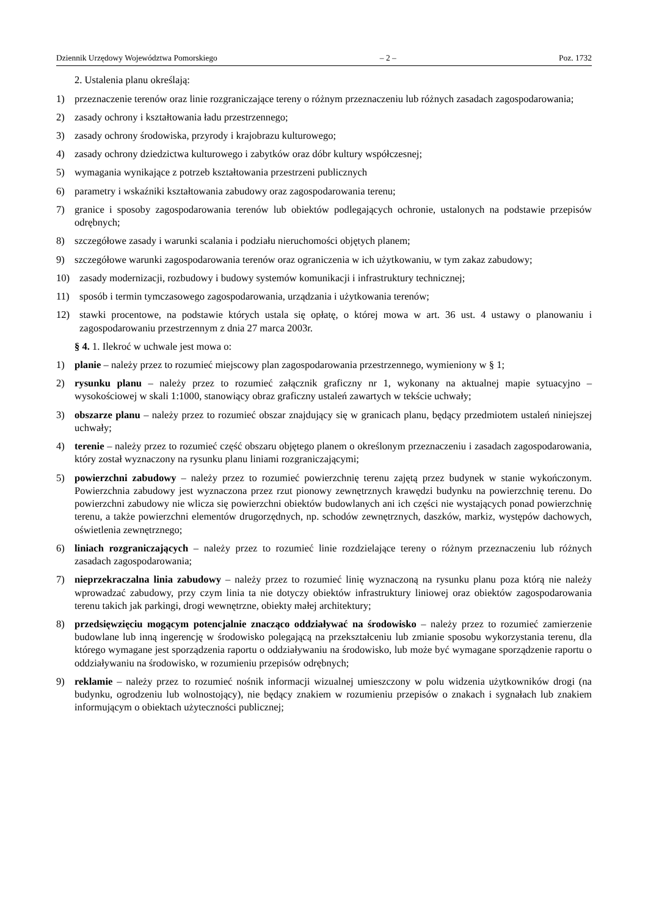Dziennik Urzędowy Województwa Pomorskiego – 2 – Poz. 1732
2. Ustalenia planu określają:
1) przeznaczenie terenów oraz linie rozgraniczające tereny o różnym przeznaczeniu lub różnych zasadach zagospodarowania;
2) zasady ochrony i kształtowania ładu przestrzennego;
3) zasady ochrony środowiska, przyrody i krajobrazu kulturowego;
4) zasady ochrony dziedzictwa kulturowego i zabytków oraz dóbr kultury współczesnej;
5) wymagania wynikające z potrzeb kształtowania przestrzeni publicznych
6) parametry i wskaźniki kształtowania zabudowy oraz zagospodarowania terenu;
7) granice i sposoby zagospodarowania terenów lub obiektów podlegających ochronie, ustalonych na podstawie przepisów odrębnych;
8) szczegółowe zasady i warunki scalania i podziału nieruchomości objętych planem;
9) szczegółowe warunki zagospodarowania terenów oraz ograniczenia w ich użytkowaniu, w tym zakaz zabudowy;
10) zasady modernizacji, rozbudowy i budowy systemów komunikacji i infrastruktury technicznej;
11) sposób i termin tymczasowego zagospodarowania, urządzania i użytkowania terenów;
12) stawki procentowe, na podstawie których ustala się opłatę, o której mowa w art. 36 ust. 4 ustawy o planowaniu i zagospodarowaniu przestrzennym z dnia 27 marca 2003r.
§ 4. 1. Ilekroć w uchwale jest mowa o:
1) planie – należy przez to rozumieć miejscowy plan zagospodarowania przestrzennego, wymieniony w § 1;
2) rysunku planu – należy przez to rozumieć załącznik graficzny nr 1, wykonany na aktualnej mapie sytuacyjno – wysokościowej w skali 1:1000, stanowiący obraz graficzny ustaleń zawartych w tekście uchwały;
3) obszarze planu – należy przez to rozumieć obszar znajdujący się w granicach planu, będący przedmiotem ustaleń niniejszej uchwały;
4) terenie – należy przez to rozumieć część obszaru objętego planem o określonym przeznaczeniu i zasadach zagospodarowania, który został wyznaczony na rysunku planu liniami rozgraniczającymi;
5) powierzchni zabudowy – należy przez to rozumieć powierzchnię terenu zajętą przez budynek w stanie wykończonym. Powierzchnia zabudowy jest wyznaczona przez rzut pionowy zewnętrznych krawędzi budynku na powierzchnię terenu. Do powierzchni zabudowy nie wlicza się powierzchni obiektów budowlanych ani ich części nie wystających ponad powierzchnię terenu, a także powierzchni elementów drugorzędnych, np. schodów zewnętrznych, daszków, markiz, występów dachowych, oświetlenia zewnętrznego;
6) liniach rozgraniczających – należy przez to rozumieć linie rozdzielające tereny o różnym przeznaczeniu lub różnych zasadach zagospodarowania;
7) nieprzekraczalna linia zabudowy – należy przez to rozumieć linię wyznaczoną na rysunku planu poza którą nie należy wprowadzać zabudowy, przy czym linia ta nie dotyczy obiektów infrastruktury liniowej oraz obiektów zagospodarowania terenu takich jak parkingi, drogi wewnętrzne, obiekty małej architektury;
8) przedsięwzięciu mogącym potencjalnie znacząco oddziaływać na środowisko – należy przez to rozumieć zamierzenie budowlane lub inną ingerencję w środowisko polegającą na przekształceniu lub zmianie sposobu wykorzystania terenu, dla którego wymagane jest sporządzenia raportu o oddziaływaniu na środowisko, lub może być wymagane sporządzenie raportu o oddziaływaniu na środowisko, w rozumieniu przepisów odrębnych;
9) reklamie – należy przez to rozumieć nośnik informacji wizualnej umieszczony w polu widzenia użytkowników drogi (na budynku, ogrodzeniu lub wolnostojący), nie będący znakiem w rozumieniu przepisów o znakach i sygnałach lub znakiem informującym o obiektach użyteczności publicznej;